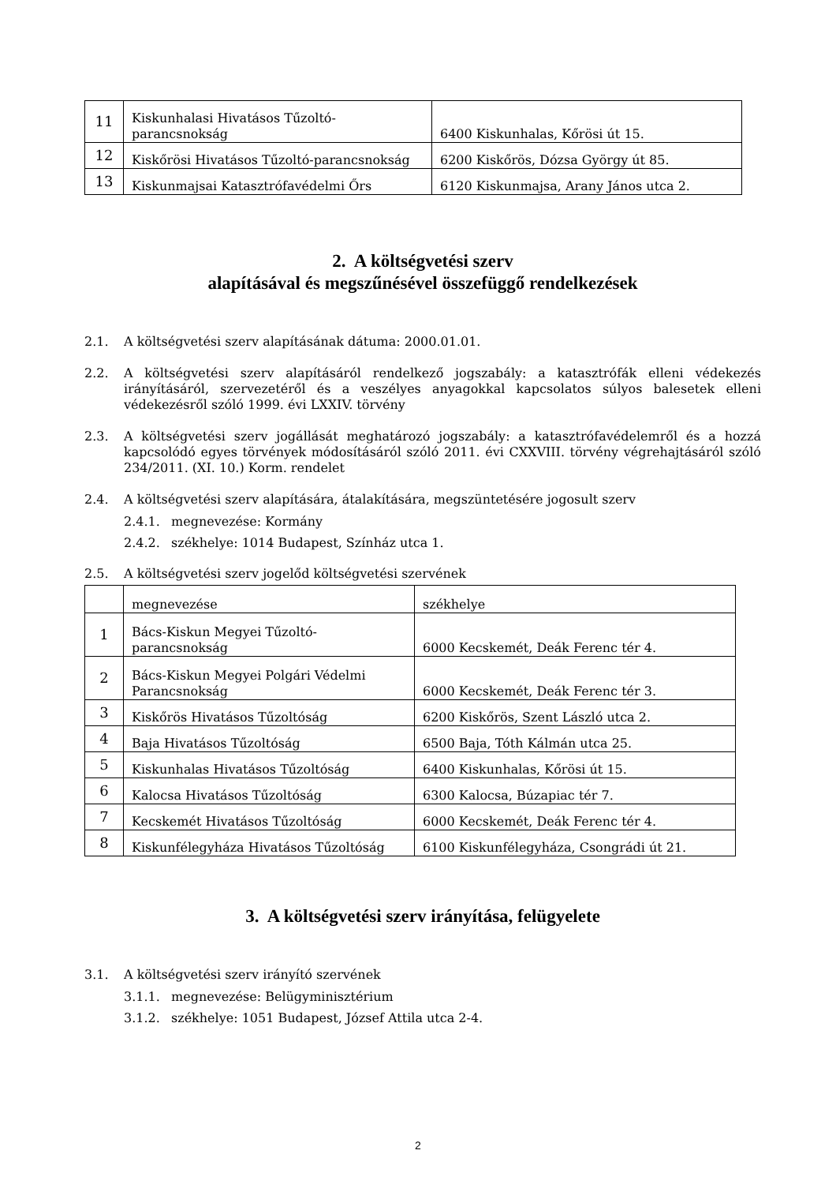| 11 | Kiskunhalasi Hivatásos Tűzoltó-parancsnokság | 6400 Kiskunhalas, Kőrösi út 15. |
| 12 | Kiskőrösi Hivatásos Tűzoltó-parancsnokság | 6200 Kiskőrös, Dózsa György út 85. |
| 13 | Kiskunmajsai Katasztrófavédelmi Őrs | 6120 Kiskunmajsa, Arany János utca 2. |
2. A költségvetési szerv
alapításával és megszűnésével összefüggő rendelkezések
2.1. A költségvetési szerv alapításának dátuma: 2000.01.01.
2.2. A költségvetési szerv alapításáról rendelkező jogszabály: a katasztrófák elleni védekezés irányításáról, szervezetéről és a veszélyes anyagokkal kapcsolatos súlyos balesetek elleni védekezésről szóló 1999. évi LXXIV. törvény
2.3. A költségvetési szerv jogállását meghatározó jogszabály: a katasztrófavédelemről és a hozzá kapcsolódó egyes törvények módosításáról szóló 2011. évi CXXVIII. törvény végrehajtásáról szóló 234/2011. (XI. 10.) Korm. rendelet
2.4. A költségvetési szerv alapítására, átalakítására, megszüntetésére jogosult szerv
2.4.1. megnevezése: Kormány
2.4.2. székhelye: 1014 Budapest, Színház utca 1.
2.5. A költségvetési szerv jogelőd költségvetési szervének
| | megnevezése | székhelye |
| 1 | Bács-Kiskun Megyei Tűzoltó-parancsnokság | 6000 Kecskemét, Deák Ferenc tér 4. |
| 2 | Bács-Kiskun Megyei Polgári Védelmi Parancsnokság | 6000 Kecskemét, Deák Ferenc tér 3. |
| 3 | Kiskőrös Hivatásos Tűzoltóság | 6200 Kiskőrös, Szent László utca 2. |
| 4 | Baja Hivatásos Tűzoltóság | 6500 Baja, Tóth Kálmán utca 25. |
| 5 | Kiskunhalas Hivatásos Tűzoltóság | 6400 Kiskunhalas, Kőrösi út 15. |
| 6 | Kalocsa Hivatásos Tűzoltóság | 6300 Kalocsa, Búzapiac tér 7. |
| 7 | Kecskemét Hivatásos Tűzoltóság | 6000 Kecskemét, Deák Ferenc tér 4. |
| 8 | Kiskunfélegyháza Hivatásos Tűzoltóság | 6100 Kiskunfélegyháza, Csongrádi út 21. |
3. A költségvetési szerv irányítása, felügyelete
3.1. A költségvetési szerv irányító szervének
3.1.1. megnevezése: Belügyminisztérium
3.1.2. székhelye: 1051 Budapest, József Attila utca 2-4.
2